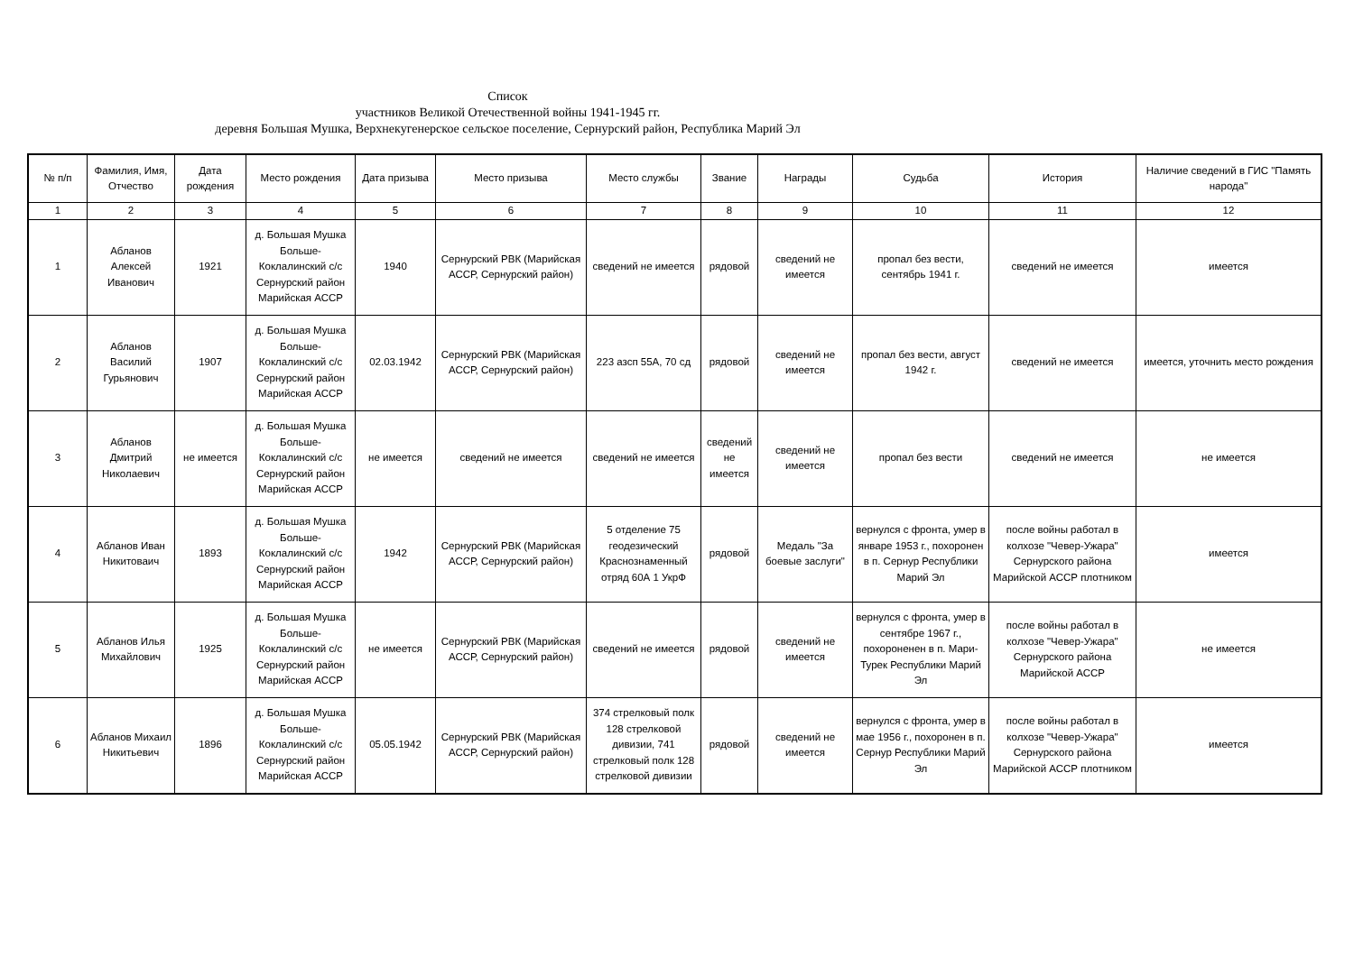Список
участников Великой Отечественной войны 1941-1945 гг.
деревня Большая Мушка, Верхнекугенерское сельское поселение, Сернурский район, Республика Марий Эл
| № п/п | Фамилия, Имя, Отчество | Дата рождения | Место рождения | Дата призыва | Место призыва | Место службы | Звание | Награды | Судьба | История | Наличие сведений в ГИС "Память народа" |
| --- | --- | --- | --- | --- | --- | --- | --- | --- | --- | --- | --- |
| 1 | 2 | 3 | 4 | 5 | 6 | 7 | 8 | 9 | 10 | 11 | 12 |
| 1 | Абланов Алексей Иванович | 1921 | д. Большая Мушка Больше-Коклалинский с/с Сернурский район Марийская АССР | 1940 | Сернурский РВК (Марийская АССР, Сернурский район) | сведений не имеется | рядовой | сведений не имеется | пропал без вести, сентябрь 1941 г. | сведений не имеется | имеется |
| 2 | Абланов Василий Гурьянович | 1907 | д. Большая Мушка Больше-Коклалинский с/с Сернурский район Марийская АССР | 02.03.1942 | Сернурский РВК (Марийская АССР, Сернурский район) | 223 азсп 55А, 70 сд | рядовой | сведений не имеется | пропал без вести, август 1942 г. | сведений не имеется | имеется, уточнить место рождения |
| 3 | Абланов Дмитрий Николаевич | не имеется | д. Большая Мушка Больше-Коклалинский с/с Сернурский район Марийская АССР | не имеется | сведений не имеется | сведений не имеется | сведений не имеется | сведений не имеется | пропал без вести | сведений не имеется | не имеется |
| 4 | Абланов Иван Никитоваич | 1893 | д. Большая Мушка Больше-Коклалинский с/с Сернурский район Марийская АССР | 1942 | Сернурский РВК (Марийская АССР, Сернурский район) | 5 отделение 75 геодезический Краснознаменный отряд 60А 1 УкрФ | рядовой | Медаль "За боевые заслуги" | вернулся с фронта, умер в январе 1953 г., похоронен в п. Сернур Республики Марий Эл | после войны работал в колхозе "Чевер-Ужара" Сернурского района Марийской АССР плотником | имеется |
| 5 | Абланов Илья Михайлович | 1925 | д. Большая Мушка Больше-Коклалинский с/с Сернурский район Марийская АССР | не имеется | Сернурский РВК (Марийская АССР, Сернурский район) | сведений не имеется | рядовой | сведений не имеется | вернулся с фронта, умер в сентябре 1967 г., похороненен в п. Мари-Турек Республики Марий Эл | после войны работал в колхозе "Чевер-Ужара" Сернурского района Марийской АССР | не имеется |
| 6 | Абланов Михаил Никитьевич | 1896 | д. Большая Мушка Больше-Коклалинский с/с Сернурский район Марийская АССР | 05.05.1942 | Сернурский РВК (Марийская АССР, Сернурский район) | 374 стрелковый полк 128 стрелковой дивизии, 741 стрелковый полк 128 стрелковой дивизии | рядовой | сведений не имеется | вернулся с фронта, умер в мае 1956 г., похоронен в п. Сернур Республики Марий Эл | после войны работал в колхозе "Чевер-Ужара" Сернурского района Марийской АССР плотником | имеется |